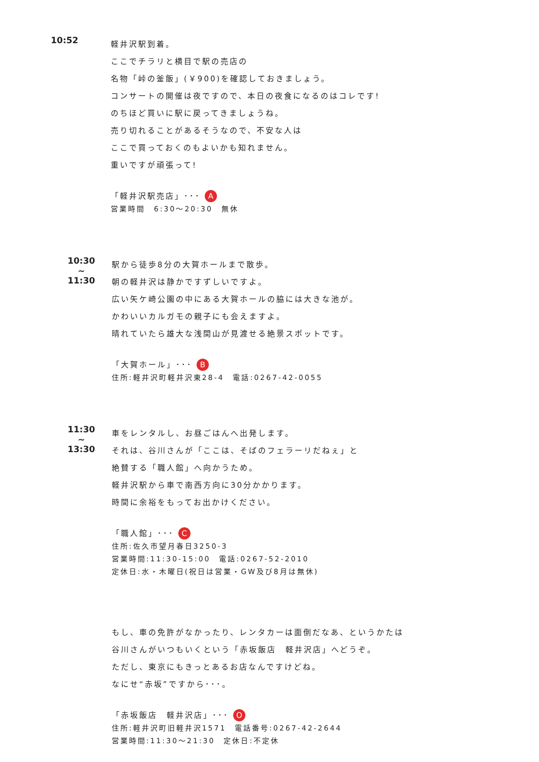10:52
軽井沢駅到着。
ここでチラリと横目で駅の売店の
名物「峠の釜飯」(￥900)を確認しておきましょう。
コンサートの開催は夜ですので、本日の夜食になるのはコレです!
のちほど買いに駅に戻ってきましょうね。
売り切れることがあるそうなので、不安な人は
ここで買っておくのもよいかも知れません。
重いですが頑張って!
「軽井沢駅売店」･･･ A
営業時間　6:30～20:30　無休
10:30
~
11:30
駅から徒歩8分の大賀ホールまで散歩。
朝の軽井沢は静かですずしいですよ。
広い矢ケ崎公園の中にある大賀ホールの脇には大きな池が。
かわいいカルガモの親子にも会えますよ。
晴れていたら雄大な浅間山が見渡せる絶景スポットです。
「大賀ホール」･･･ B
住所:軽井沢町軽井沢東28-4　電話:0267-42-0055
11:30
~
13:30
車をレンタルし、お昼ごはんへ出発します。
それは、谷川さんが「ここは、そばのフェラーリだねぇ」と
絶賛する「職人館」へ向かうため。
軽井沢駅から車で南西方向に30分かかります。
時間に余裕をもってお出かけください。
「職人館」･･･ C
住所:佐久市望月春日3250-3
営業時間:11:30-15:00　電話:0267-52-2010
定休日:水・木曜日(祝日は営業・GW及び8月は無休)
もし、車の免許がなかったり、レンタカーは面倒だなあ、というかたは
谷川さんがいつもいくという「赤坂飯店　軽井沢店」へどうぞ。
ただし、東京にもきっとあるお店なんですけどね。
なにせ“赤坂”ですから･･･。
「赤坂飯店　軽井沢店」･･･ O
住所:軽井沢町旧軽井沢1571　電話番号:0267-42-2644
営業時間:11:30～21:30　定休日:不定休